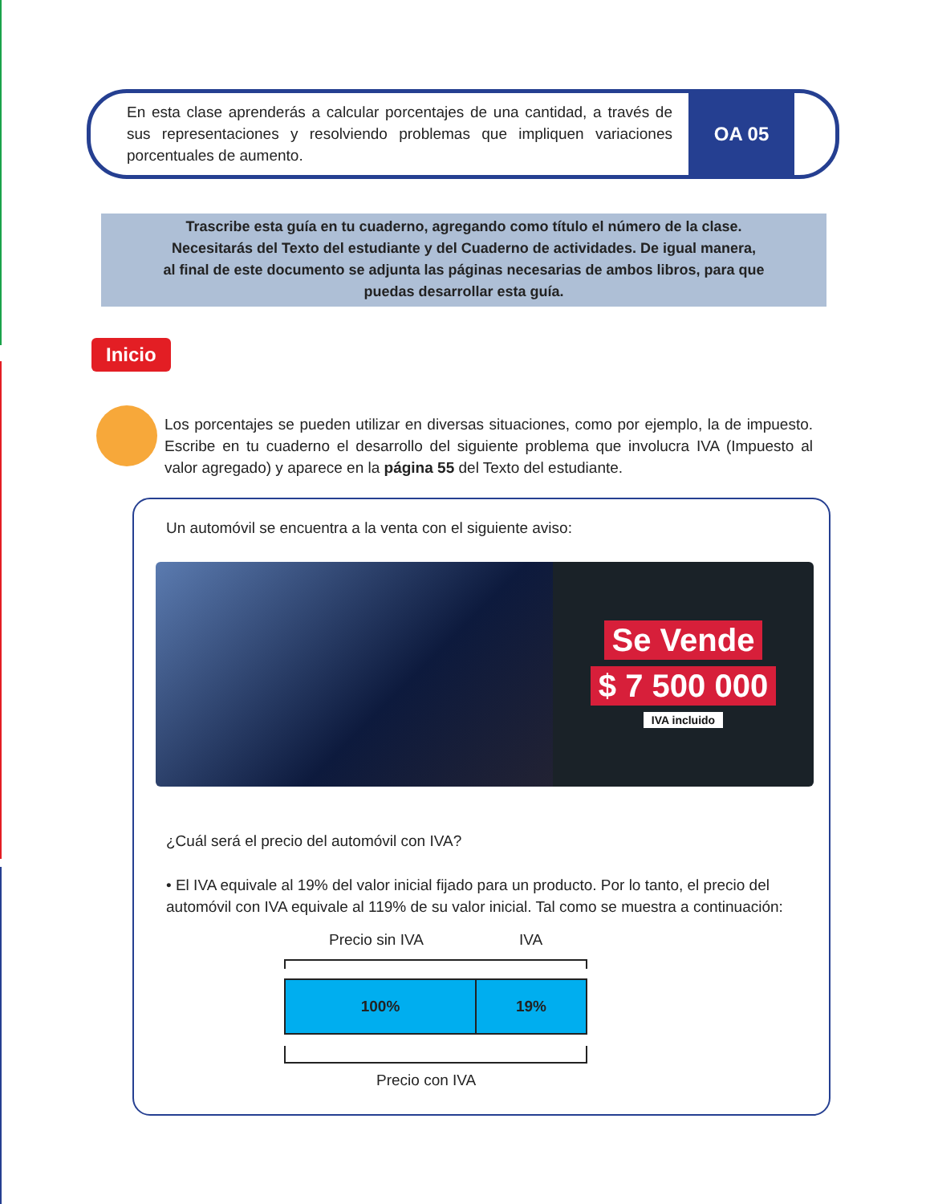En esta clase aprenderás a calcular porcentajes de una cantidad, a través de sus representaciones y resolviendo problemas que impliquen variaciones porcentuales de aumento.
OA 05
Trascribe esta guía en tu cuaderno, agregando como título el número de la clase.
Necesitarás del Texto del estudiante y del Cuaderno de actividades. De igual manera,
al final de este documento se adjunta las páginas necesarias de ambos libros, para que
puedas desarrollar esta guía.
Inicio
Los porcentajes se pueden utilizar en diversas situaciones, como por ejemplo, la de impuesto. Escribe en tu cuaderno el desarrollo del siguiente problema que involucra IVA (Impuesto al valor agregado) y aparece en la página 55 del Texto del estudiante.
Un automóvil se encuentra a la venta con el siguiente aviso:
Se Vende
$ 7 500 000
IVA incluido
¿Cuál será el precio del automóvil con IVA?
• El IVA equivale al 19% del valor inicial fijado para un producto. Por lo tanto, el precio del automóvil con IVA equivale al 119% de su valor inicial. Tal como se muestra a continuación:
Precio sin IVA IVA
100% 19%
Precio con IVA